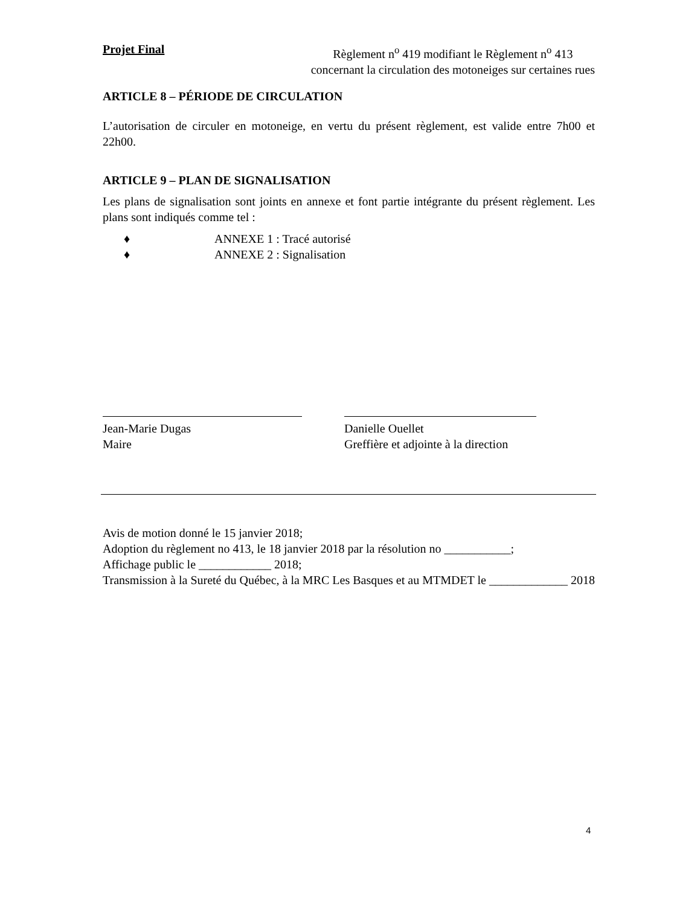Projet Final
Règlement n<sup>o</sup> 419 modifiant le Règlement n<sup>o</sup> 413
concernant la circulation des motoneiges sur certaines rues
ARTICLE 8 – PÉRIODE DE CIRCULATION
L’autorisation de circuler en motoneige, en vertu du présent règlement, est valide entre 7h00 et 22h00.
ARTICLE 9 – PLAN DE SIGNALISATION
Les plans de signalisation sont joints en annexe et font partie intégrante du présent règlement. Les plans sont indiqués comme tel :
♦ ANNEXE 1 : Tracé autorisé
♦ ANNEXE 2 : Signalisation
Jean-Marie Dugas
Maire
Danielle Ouellet
Greffière et adjointe à la direction
Avis de motion donné le 15 janvier 2018;
Adoption du règlement no 413, le 18 janvier 2018 par la résolution no ___________;
Affichage public le ____________ 2018;
Transmission à la Sureté du Québec, à la MRC Les Basques et au MTMDET le _____________ 2018
4